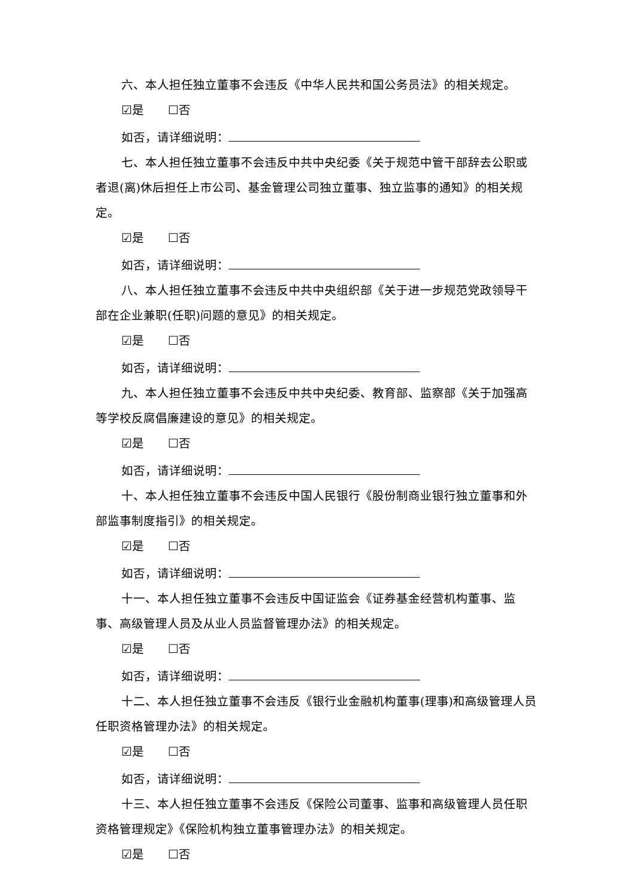六、本人担任独立董事不会违反《中华人民共和国公务员法》的相关规定。
☑是 ☐否
如否，请详细说明：
七、本人担任独立董事不会违反中共中央纪委《关于规范中管干部辞去公职或者退(离)休后担任上市公司、基金管理公司独立董事、独立监事的通知》的相关规定。
☑是 ☐否
如否，请详细说明：
八、本人担任独立董事不会违反中共中央组织部《关于进一步规范党政领导干部在企业兼职(任职)问题的意见》的相关规定。
☑是 ☐否
如否，请详细说明：
九、本人担任独立董事不会违反中共中央纪委、教育部、监察部《关于加强高等学校反腐倡廉建设的意见》的相关规定。
☑是 ☐否
如否，请详细说明：
十、本人担任独立董事不会违反中国人民银行《股份制商业银行独立董事和外部监事制度指引》的相关规定。
☑是 ☐否
如否，请详细说明：
十一、本人担任独立董事不会违反中国证监会《证券基金经营机构董事、监事、高级管理人员及从业人员监督管理办法》的相关规定。
☑是 ☐否
如否，请详细说明：
十二、本人担任独立董事不会违反《银行业金融机构董事(理事)和高级管理人员任职资格管理办法》的相关规定。
☑是 ☐否
如否，请详细说明：
十三、本人担任独立董事不会违反《保险公司董事、监事和高级管理人员任职资格管理规定》《保险机构独立董事管理办法》的相关规定。
☑是 ☐否